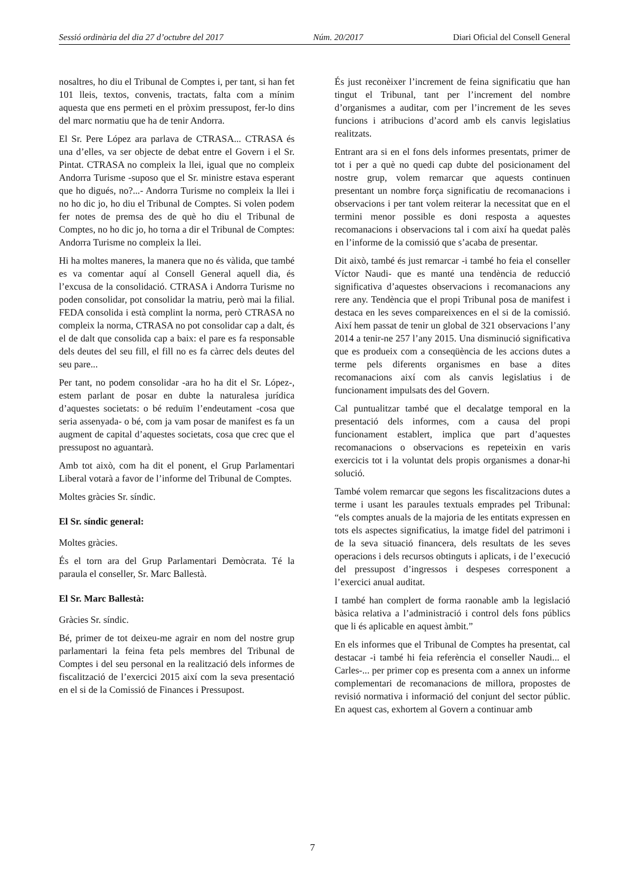Sessió ordinària del dia 27 d’octubre del 2017 Núm. 20/2017 Diari Oficial del Consell General
nosaltres, ho diu el Tribunal de Comptes i, per tant, si han fet 101 lleis, textos, convenis, tractats, falta com a mínim aquesta que ens permeti en el pròxim pressupost, fer-lo dins del marc normatiu que ha de tenir Andorra.
El Sr. Pere López ara parlava de CTRASA... CTRASA és una d’elles, va ser objecte de debat entre el Govern i el Sr. Pintat. CTRASA no compleix la llei, igual que no compleix Andorra Turisme -suposo que el Sr. ministre estava esperant que ho digués, no?...- Andorra Turisme no compleix la llei i no ho dic jo, ho diu el Tribunal de Comptes. Si volen podem fer notes de premsa des de què ho diu el Tribunal de Comptes, no ho dic jo, ho torna a dir el Tribunal de Comptes: Andorra Turisme no compleix la llei.
Hi ha moltes maneres, la manera que no és vàlida, que també es va comentar aquí al Consell General aquell dia, és l’excusa de la consolidació. CTRASA i Andorra Turisme no poden consolidar, pot consolidar la matriu, però mai la filial. FEDA consolida i està complint la norma, però CTRASA no compleix la norma, CTRASA no pot consolidar cap a dalt, és el de dalt que consolida cap a baix: el pare es fa responsable dels deutes del seu fill, el fill no es fa càrrec dels deutes del seu pare...
Per tant, no podem consolidar -ara ho ha dit el Sr. López-, estem parlant de posar en dubte la naturalesa jurídica d’aquestes societats: o bé reduïm l’endeutament -cosa que seria assenyada- o bé, com ja vam posar de manifest es fa un augment de capital d’aquestes societats, cosa que crec que el pressupost no aguantarà.
Amb tot això, com ha dit el ponent, el Grup Parlamentari Liberal votarà a favor de l’informe del Tribunal de Comptes.
Moltes gràcies Sr. síndic.
El Sr. síndic general:
Moltes gràcies.
És el torn ara del Grup Parlamentari Demòcrata. Té la paraula el conseller, Sr. Marc Ballestà.
El Sr. Marc Ballestà:
Gràcies Sr. síndic.
Bé, primer de tot deixeu-me agrair en nom del nostre grup parlamentari la feina feta pels membres del Tribunal de Comptes i del seu personal en la realització dels informes de fiscalització de l’exercici 2015 així com la seva presentació en el si de la Comissió de Finances i Pressupost.
És just reconèixer l’increment de feina significatiu que han tingut el Tribunal, tant per l’increment del nombre d’organismes a auditar, com per l’increment de les seves funcions i atribucions d’acord amb els canvis legislatius realitzats.
Entrant ara si en el fons dels informes presentats, primer de tot i per a què no quedi cap dubte del posicionament del nostre grup, volem remarcar que aquests continuen presentant un nombre força significatiu de recomanacions i observacions i per tant volem reiterar la necessitat que en el termini menor possible es doni resposta a aquestes recomanacions i observacions tal i com així ha quedat palès en l’informe de la comissió que s’acaba de presentar.
Dit això, també és just remarcar -i també ho feia el conseller Víctor Naudi- que es manté una tendència de reducció significativa d’aquestes observacions i recomanacions any rere any. Tendència que el propi Tribunal posa de manifest i destaca en les seves compareixences en el si de la comissió. Així hem passat de tenir un global de 321 observacions l’any 2014 a tenir-ne 257 l’any 2015. Una disminució significativa que es produeix com a conseqüència de les accions dutes a terme pels diferents organismes en base a dites recomanacions així com als canvis legislatius i de funcionament impulsats des del Govern.
Cal puntualitzar també que el decalatge temporal en la presentació dels informes, com a causa del propi funcionament establert, implica que part d’aquestes recomanacions o observacions es repeteixin en varis exercicis tot i la voluntat dels propis organismes a donar-hi solució.
També volem remarcar que segons les fiscalitzacions dutes a terme i usant les paraules textuals emprades pel Tribunal: “els comptes anuals de la majoria de les entitats expressen en tots els aspectes significatius, la imatge fidel del patrimoni i de la seva situació financera, dels resultats de les seves operacions i dels recursos obtinguts i aplicats, i de l’execució del pressupost d’ingressos i despeses corresponent a l’exercici anual auditat.
I també han complert de forma raonable amb la legislació bàsica relativa a l’administració i control dels fons públics que li és aplicable en aquest àmbit.”
En els informes que el Tribunal de Comptes ha presentat, cal destacar -i també hi feia referència el conseller Naudi... el Carles-... per primer cop es presenta com a annex un informe complementari de recomanacions de millora, propostes de revisió normativa i informació del conjunt del sector públic. En aquest cas, exhortem al Govern a continuar amb
7